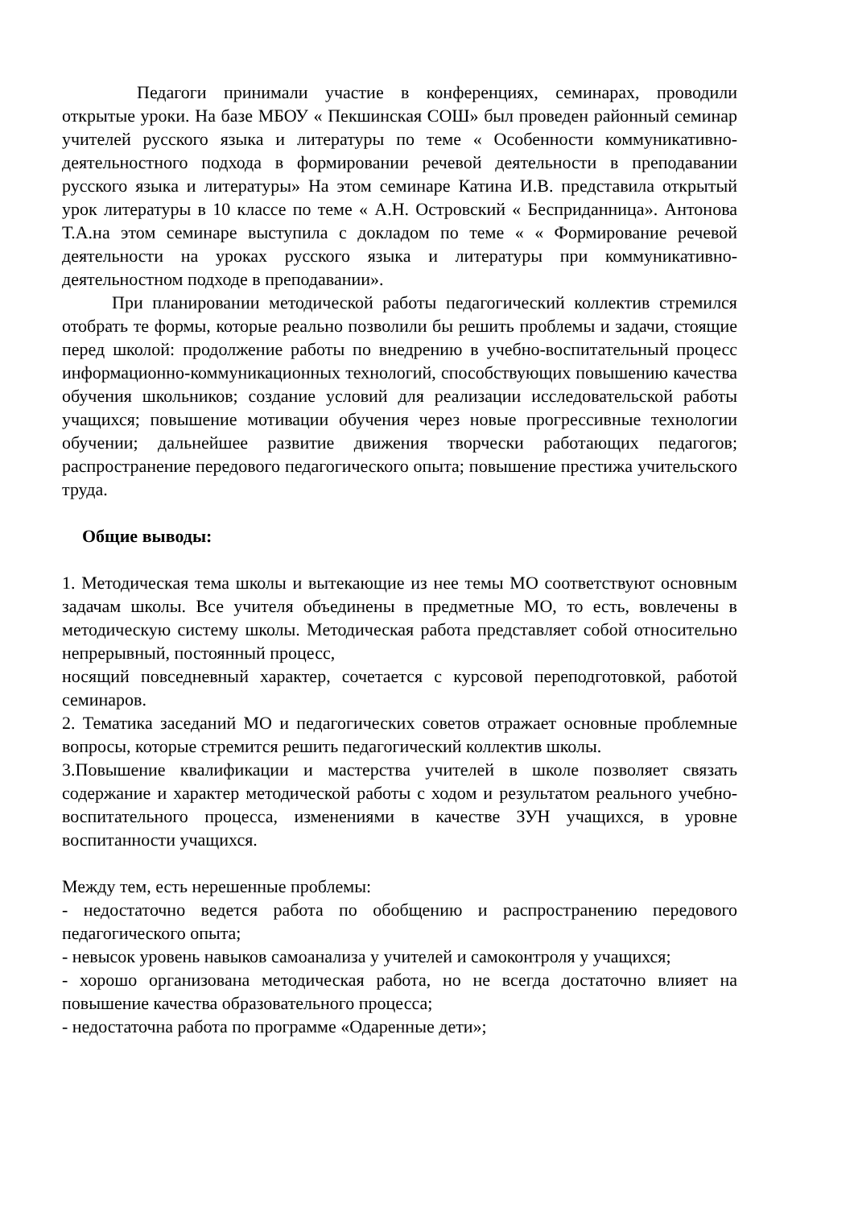Педагоги принимали участие в конференциях, семинарах, проводили открытые уроки. На базе МБОУ « Пекшинская СОШ» был проведен районный семинар учителей русского языка и литературы по теме « Особенности коммуникативно-деятельностного подхода в формировании речевой деятельности в преподавании русского языка и литературы» На этом семинаре Катина И.В. представила открытый урок литературы в 10 классе по теме « А.Н. Островский « Бесприданница». Антонова Т.А.на этом семинаре выступила с докладом по теме « « Формирование речевой деятельности на уроках русского языка и литературы при коммуникативно-деятельностном подходе в преподавании».
При планировании методической работы педагогический коллектив стремился отобрать те формы, которые реально позволили бы решить проблемы и задачи, стоящие перед школой: продолжение работы по внедрению в учебно-воспитательный процесс информационно-коммуникационных технологий, способствующих повышению качества обучения школьников; создание условий для реализации исследовательской работы учащихся; повышение мотивации обучения через новые прогрессивные технологии обучении; дальнейшее развитие движения творчески работающих педагогов; распространение передового педагогического опыта; повышение престижа учительского труда.
Общие выводы:
1. Методическая тема школы и вытекающие из нее темы МО соответствуют основным задачам школы. Все учителя объединены в предметные МО, то есть, вовлечены в методическую систему школы. Методическая работа представляет собой относительно непрерывный, постоянный процесс,
носящий повседневный характер, сочетается с курсовой переподготовкой, работой семинаров.
2. Тематика заседаний МО и педагогических советов отражает основные проблемные вопросы, которые стремится решить педагогический коллектив школы.
3.Повышение квалификации и мастерства учителей в школе позволяет связать содержание и характер методической работы с ходом и результатом реального учебно-воспитательного процесса, изменениями в качестве ЗУН учащихся, в уровне воспитанности учащихся.
Между тем, есть нерешенные проблемы:
- недостаточно ведется работа по обобщению и распространению передового педагогического опыта;
- невысок уровень навыков самоанализа у учителей и самоконтроля у учащихся;
- хорошо организована методическая работа, но не всегда достаточно влияет на повышение качества образовательного процесса;
- недостаточна работа по программе «Одаренные дети»;